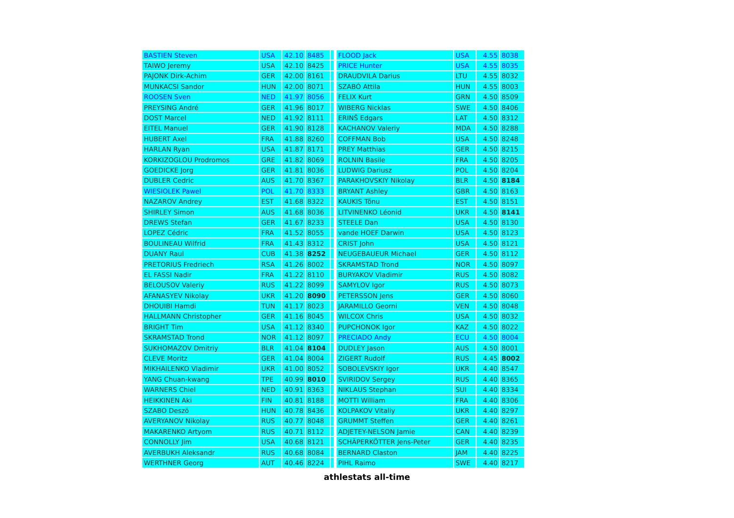| BASTIEN Steven | USA | 42.10 | 8485 | | FLOOD Jack | USA | 4.55 | 8038 |
| TAIWO Jeremy | USA | 42.10 | 8425 | | PRICE Hunter | USA | 4.55 | 8035 |
| PAJONK Dirk-Achim | GER | 42.00 | 8161 | | DRAUDVILA Darius | LTU | 4.55 | 8032 |
| MUNKACSI Sandor | HUN | 42.00 | 8071 | | SZABÓ Attila | HUN | 4.55 | 8003 |
| ROOSEN Sven | NED | 41.97 | 8056 | | FELIX Kurt | GRN | 4.50 | 8509 |
| PREYSING André | GER | 41.96 | 8017 | | WIBERG Nicklas | SWE | 4.50 | 8406 |
| DOST Marcel | NED | 41.92 | 8111 | | ERINŠ Edgars | LAT | 4.50 | 8312 |
| EITEL Manuel | GER | 41.90 | 8128 | | KACHANOV Valeriy | MDA | 4.50 | 8288 |
| HUBERT Axel | FRA | 41.88 | 8260 | | COFFMAN Bob | USA | 4.50 | 8248 |
| HARLAN Ryan | USA | 41.87 | 8171 | | PREY Matthias | GER | 4.50 | 8215 |
| KORKIZOGLOU Prodromos | GRE | 41.82 | 8069 | | ROLNIN Basile | FRA | 4.50 | 8205 |
| GOEDICKE Jorg | GER | 41.81 | 8036 | | LUDWIG Dariusz | POL | 4.50 | 8204 |
| DUBLER Cedric | AUS | 41.70 | 8367 | | PARAKHOVSKIY Nikolay | BLR | 4.50 | 8184 |
| WIESIOLEK Pawel | POL | 41.70 | 8333 | | BRYANT Ashley | GBR | 4.50 | 8163 |
| NAZAROV Andrey | EST | 41.68 | 8322 | | KAUKIS Tõnu | EST | 4.50 | 8151 |
| SHIRLEY Simon | AUS | 41.68 | 8036 | | LITVINENKO Léonid | UKR | 4.50 | 8141 |
| DREWS Stefan | GER | 41.67 | 8233 | | STEELE Dan | USA | 4.50 | 8130 |
| LOPEZ Cédric | FRA | 41.52 | 8055 | | vande HOEF Darwin | USA | 4.50 | 8123 |
| BOULINEAU Wilfrid | FRA | 41.43 | 8312 | | CRIST John | USA | 4.50 | 8121 |
| DUANY Raul | CUB | 41.38 | 8252 | | NEUGEBAUEUR Michael | GER | 4.50 | 8112 |
| PRETORIUS Fredriech | RSA | 41.26 | 8002 | | SKRAMSTAD Trond | NOR | 4.50 | 8097 |
| EL FASSI Nadir | FRA | 41.22 | 8110 | | BURYAKOV Vladimir | RUS | 4.50 | 8082 |
| BELOUSOV Valeriy | RUS | 41.22 | 8099 | | SAMYLOV Igor | RUS | 4.50 | 8073 |
| AFANASYEV Nikolay | UKR | 41.20 | 8090 | | PETERSSON Jens | GER | 4.50 | 8060 |
| DHOUIBI Hamdi | TUN | 41.17 | 8023 | | JARAMILLO Georni | VEN | 4.50 | 8048 |
| HALLMANN Christopher | GER | 41.16 | 8045 | | WILCOX Chris | USA | 4.50 | 8032 |
| BRIGHT Tim | USA | 41.12 | 8340 | | PUPCHONOK Igor | KAZ | 4.50 | 8022 |
| SKRAMSTAD Trond | NOR | 41.12 | 8097 | | PRECIADO Andy | ECU | 4.50 | 8004 |
| SUKHOMAZOV Dmitriy | BLR | 41.04 | 8104 | | DUDLEY Jason | AUS | 4.50 | 8001 |
| CLEVE Moritz | GER | 41.04 | 8004 | | ZIGERT Rudolf | RUS | 4.45 | 8002 |
| MIKHAILENKO Vladimir | UKR | 41.00 | 8052 | | SOBOLEVSKIY Igor | UKR | 4.40 | 8547 |
| YANG Chuan-kwang | TPE | 40.99 | 8010 | | SVIRIDOV Sergey | RUS | 4.40 | 8365 |
| WARNERS Chiel | NED | 40.91 | 8363 | | NIKLAUS Stephan | SUI | 4.40 | 8334 |
| HEIKKINEN Aki | FIN | 40.81 | 8188 | | MOTTI William | FRA | 4.40 | 8306 |
| SZABO Deszö | HUN | 40.78 | 8436 | | KOLPAKOV Vitaliy | UKR | 4.40 | 8297 |
| AVERYANOV Nikolay | RUS | 40.77 | 8048 | | GRUMMT Steffen | GER | 4.40 | 8261 |
| MAKARENKO Artyom | RUS | 40.71 | 8112 | | ADJETEY-NELSON Jamie | CAN | 4.40 | 8239 |
| CONNOLLY Jim | USA | 40.68 | 8121 | | SCHÄPERKÖTTER Jens-Peter | GER | 4.40 | 8235 |
| AVERBUKH Aleksandr | RUS | 40.68 | 8084 | | BERNARD Claston | JAM | 4.40 | 8225 |
| WERTHNER Georg | AUT | 40.46 | 8224 | | PIHL Raimo | SWE | 4.40 | 8217 |
athlestats all-time